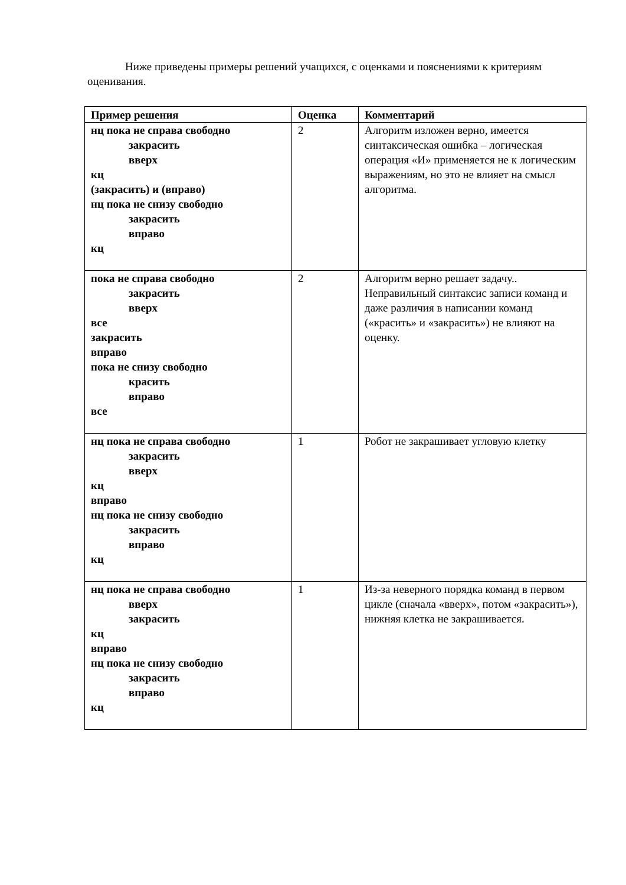Ниже приведены примеры решений учащихся, с оценками и пояснениями к критериям оценивания.
| Пример решения | Оценка | Комментарий |
| --- | --- | --- |
| нц пока не справа свободно закрасить вверх кц (закрасить) и (вправо) нц пока не снизу свободно закрасить вправо кц | 2 | Алгоритм изложен верно, имеется синтаксическая ошибка – логическая операция «И» применяется не к логическим выражениям, но это не влияет на смысл алгоритма. |
| пока не справа свободно закрасить вверх все закрасить вправо пока не снизу свободно красить вправо все | 2 | Алгоритм верно решает задачу.. Неправильный синтаксис записи команд и даже различия в написании команд («красить» и «закрасить») не влияют на оценку. |
| нц пока не справа свободно закрасить вверх кц вправо нц пока не снизу свободно закрасить вправо кц | 1 | Робот не закрашивает угловую клетку |
| нц пока не справа свободно вверх закрасить кц вправо нц пока не снизу свободно закрасить вправо кц | 1 | Из-за неверного порядка команд в первом цикле (сначала «вверх», потом «закрасить»), нижняя клетка не закрашивается. |